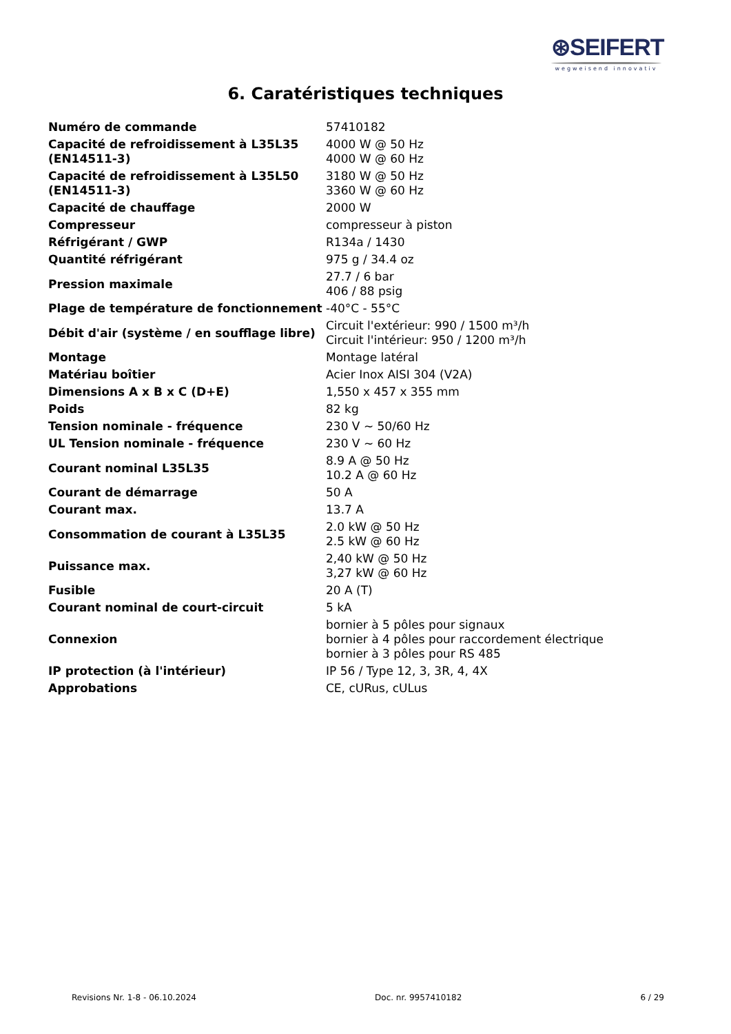⊛SEIFERT
wegweisend innovativ
6. Caratéristiques techniques
| Numéro de commande | 57410182 |
| Capacité de refroidissement à L35L35 (EN14511-3) | 4000 W @ 50 Hz 4000 W @ 60 Hz |
| Capacité de refroidissement à L35L50 (EN14511-3) | 3180 W @ 50 Hz 3360 W @ 60 Hz |
| Capacité de chauffage | 2000 W |
| Compresseur | compresseur à piston |
| Réfrigérant / GWP | R134a / 1430 |
| Quantité réfrigérant | 975 g / 34.4 oz |
| Pression maximale | 27.7 / 6 bar 406 / 88 psig |
| Plage de température de fonctionnement | -40°C - 55°C |
| Débit d'air (système / en soufflage libre) | Circuit l'extérieur: 990 / 1500 m³/h Circuit l'intérieur: 950 / 1200 m³/h |
| Montage | Montage latéral |
| Matériau boîtier | Acier Inox AISI 304 (V2A) |
| Dimensions A x B x C (D+E) | 1,550 x 457 x 355 mm |
| Poids | 82 kg |
| Tension nominale - fréquence | 230 V ~ 50/60 Hz |
| UL Tension nominale - fréquence | 230 V ~ 60 Hz |
| Courant nominal L35L35 | 8.9 A @ 50 Hz 10.2 A @ 60 Hz |
| Courant de démarrage | 50 A |
| Courant max. | 13.7 A |
| Consommation de courant à L35L35 | 2.0 kW @ 50 Hz 2.5 kW @ 60 Hz |
| Puissance max. | 2,40 kW @ 50 Hz 3,27 kW @ 60 Hz |
| Fusible | 20 A (T) |
| Courant nominal de court-circuit | 5 kA |
| Connexion | bornier à 5 pôles pour signaux bornier à 4 pôles pour raccordement électrique bornier à 3 pôles pour RS 485 |
| IP protection (à l'intérieur) | IP 56 / Type 12, 3, 3R, 4, 4X |
| Approbations | CE, cURus, cULus |
Revisions Nr. 1-8 - 06.10.2024 Doc. nr. 9957410182 6 / 29